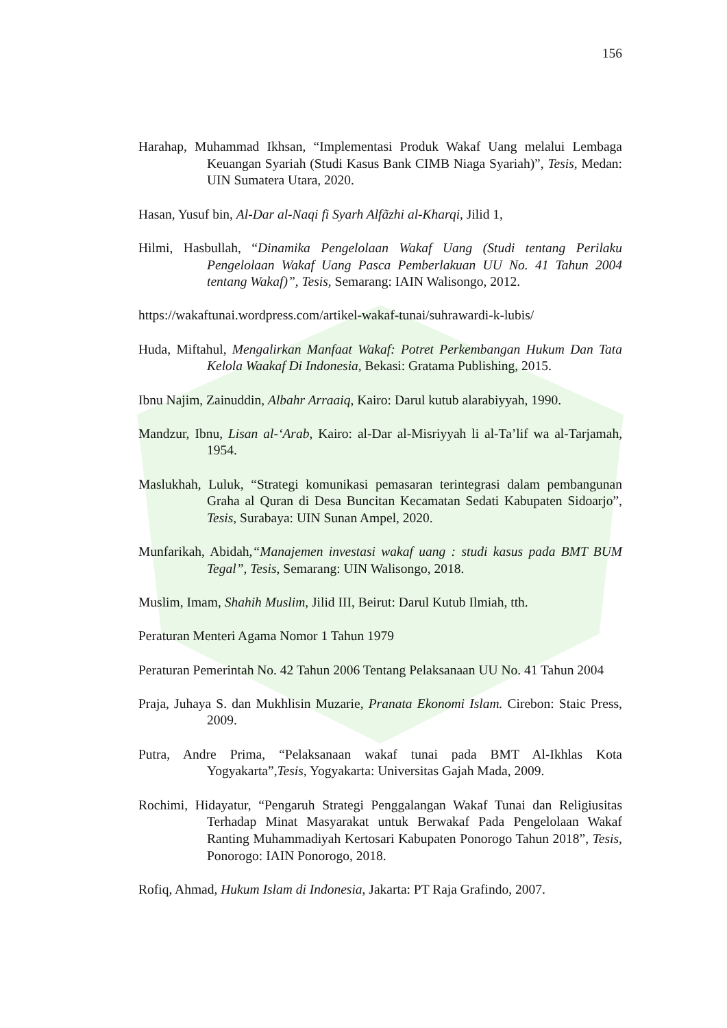156
Harahap, Muhammad Ikhsan, “Implementasi Produk Wakaf Uang melalui Lembaga Keuangan Syariah (Studi Kasus Bank CIMB Niaga Syariah)”, Tesis, Medan: UIN Sumatera Utara, 2020.
Hasan, Yusuf bin, Al-Dar al-Naqi fi Syarh Alfãzhi al-Kharqi, Jilid 1,
Hilmi, Hasbullah, “Dinamika Pengelolaan Wakaf Uang (Studi tentang Perilaku Pengelolaan Wakaf Uang Pasca Pemberlakuan UU No. 41 Tahun 2004 tentang Wakaf)”, Tesis, Semarang: IAIN Walisongo, 2012.
https://wakaftunai.wordpress.com/artikel-wakaf-tunai/suhrawardi-k-lubis/
Huda, Miftahul, Mengalirkan Manfaat Wakaf: Potret Perkembangan Hukum Dan Tata Kelola Waakaf Di Indonesia, Bekasi: Gratama Publishing, 2015.
Ibnu Najim, Zainuddin, Albahr Arraaiq, Kairo: Darul kutub alarabiyyah, 1990.
Mandzur, Ibnu, Lisan al-‘Arab, Kairo: al-Dar al-Misriyyah li al-Ta’lif wa al-Tarjamah, 1954.
Maslukhah, Luluk, “Strategi komunikasi pemasaran terintegrasi dalam pembangunan Graha al Quran di Desa Buncitan Kecamatan Sedati Kabupaten Sidoarjo”, Tesis, Surabaya: UIN Sunan Ampel, 2020.
Munfarikah, Abidah,“Manajemen investasi wakaf uang : studi kasus pada BMT BUM Tegal”, Tesis, Semarang: UIN Walisongo, 2018.
Muslim, Imam, Shahih Muslim, Jilid III, Beirut: Darul Kutub Ilmiah, tth.
Peraturan Menteri Agama Nomor 1 Tahun 1979
Peraturan Pemerintah No. 42 Tahun 2006 Tentang Pelaksanaan UU No. 41 Tahun 2004
Praja, Juhaya S. dan Mukhlisin Muzarie, Pranata Ekonomi Islam. Cirebon: Staic Press, 2009.
Putra, Andre Prima, “Pelaksanaan wakaf tunai pada BMT Al-Ikhlas Kota Yogyakarta”,Tesis, Yogyakarta: Universitas Gajah Mada, 2009.
Rochimi, Hidayatur, “Pengaruh Strategi Penggalangan Wakaf Tunai dan Religiusitas Terhadap Minat Masyarakat untuk Berwakaf Pada Pengelolaan Wakaf Ranting Muhammadiyah Kertosari Kabupaten Ponorogo Tahun 2018”, Tesis, Ponorogo: IAIN Ponorogo, 2018.
Rofiq, Ahmad, Hukum Islam di Indonesia, Jakarta: PT Raja Grafindo, 2007.